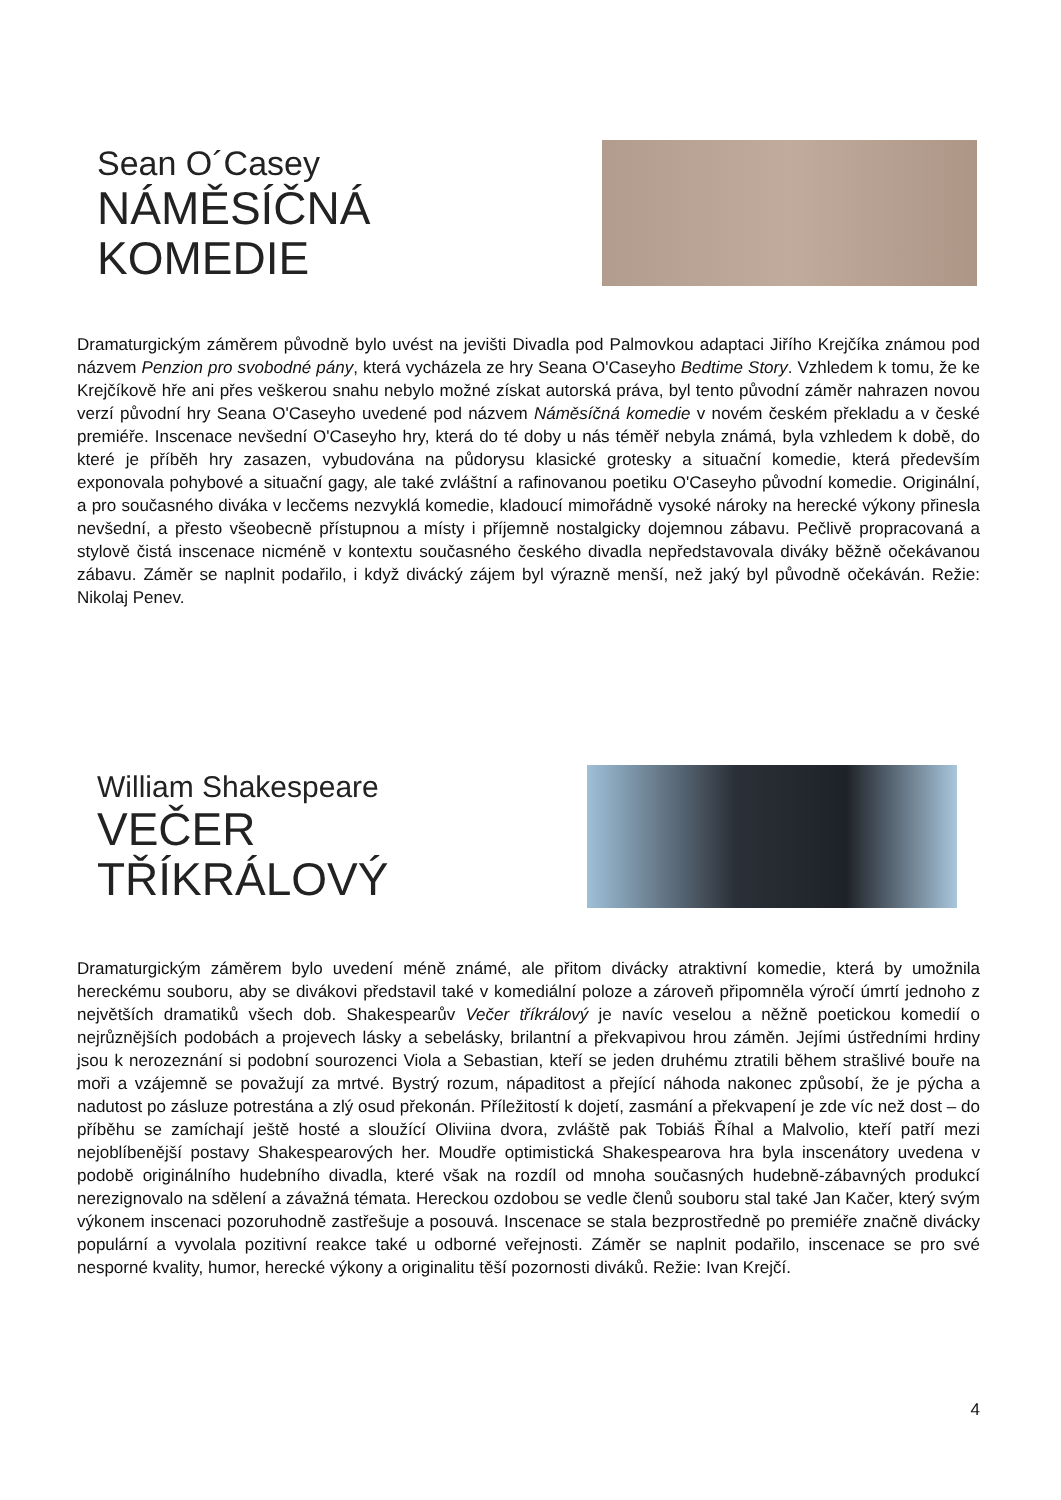Sean O´Casey
NÁMĚSÍČNÁ
KOMEDIE
Dramaturgickým záměrem původně bylo uvést na jevišti Divadla pod Palmovkou adaptaci Jiřího Krejčíka známou pod názvem Penzion pro svobodné pány, která vycházela ze hry Seana O'Caseyho Bedtime Story. Vzhledem k tomu, že ke Krejčíkově hře ani přes veškerou snahu nebylo možné získat autorská práva, byl tento původní záměr nahrazen novou verzí původní hry Seana O'Caseyho uvedené pod názvem Náměsíčná komedie v novém českém překladu a v české premiéře. Inscenace nevšední O'Caseyho hry, která do té doby u nás téměř nebyla známá, byla vzhledem k době, do které je příběh hry zasazen, vybudována na půdorysu klasické grotesky a situační komedie, která především exponovala pohybové a situační gagy, ale také zvláštní a rafinovanou poetiku O'Caseyho původní komedie. Originální, a pro současného diváka v lecčems nezvyklá komedie, kladoucí mimořádně vysoké nároky na herecké výkony přinesla nevšední, a přesto všeobecně přístupnou a místy i příjemně nostalgicky dojemnou zábavu. Pečlivě propracovaná a stylově čistá inscenace nicméně v kontextu současného českého divadla nepředstavovala diváky běžně očekávanou zábavu. Záměr se naplnit podařilo, i když divácký zájem byl výrazně menší, než jaký byl původně očekáván. Režie: Nikolaj Penev.
William Shakespeare
VEČER
TŘÍKRÁLOVÝ
Dramaturgickým záměrem bylo uvedení méně známé, ale přitom divácky atraktivní komedie, která by umožnila hereckému souboru, aby se divákovi představil také v komediální poloze a zároveň připomněla výročí úmrtí jednoho z největších dramatiků všech dob. Shakespearův Večer tříkrálový je navíc veselou a něžně poetickou komedií o nejrůznějších podobách a projevech lásky a sebelásky, brilantní a překvapivou hrou záměn. Jejími ústředními hrdiny jsou k nerozeznání si podobní sourozenci Viola a Sebastian, kteří se jeden druhému ztratili během strašlivé bouře na moři a vzájemně se považují za mrtvé. Bystrý rozum, nápaditost a přející náhoda nakonec způsobí, že je pýcha a nadutost po zásluze potrestána a zlý osud překonán. Příležitostí k dojetí, zasmání a překvapení je zde víc než dost – do příběhu se zamíchají ještě hosté a sloužící Oliviina dvora, zvláště pak Tobiáš Říhal a Malvolio, kteří patří mezi nejoblíbenější postavy Shakespearových her. Moudře optimistická Shakespearova hra byla inscenátory uvedena v podobě originálního hudebního divadla, které však na rozdíl od mnoha současných hudebně-zábavných produkcí nerezignovalo na sdělení a závažná témata. Hereckou ozdobou se vedle členů souboru stal také Jan Kačer, který svým výkonem inscenaci pozoruhodně zastřešuje a posouvá. Inscenace se stala bezprostředně po premiéře značně divácky populární a vyvolala pozitivní reakce také u odborné veřejnosti. Záměr se naplnit podařilo, inscenace se pro své nesporné kvality, humor, herecké výkony a originalitu těší pozornosti diváků. Režie: Ivan Krejčí.
4